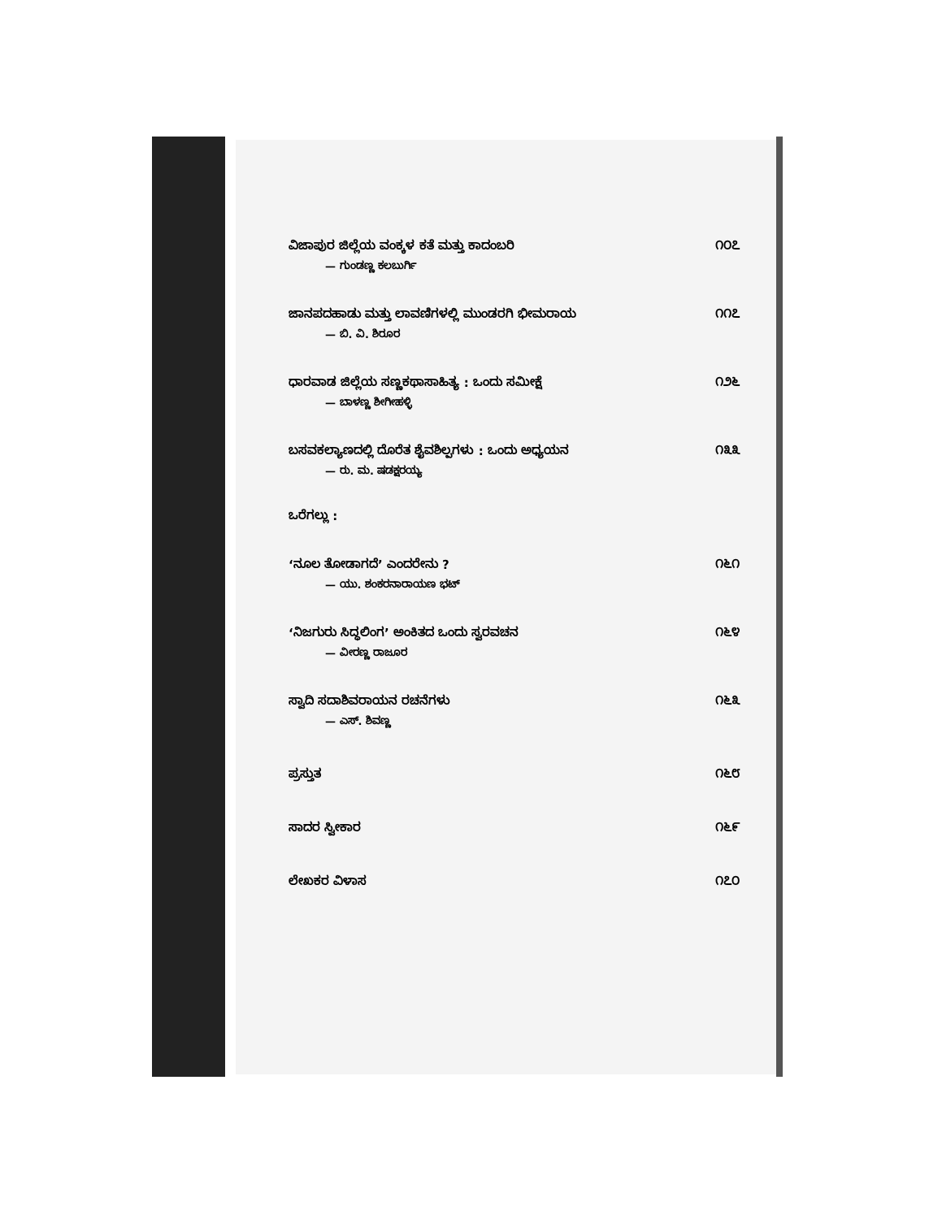ವಿಜಾಪುರ ಜಿಲ್ಲೆಯ ವಂಕ್ಕಳ ಕತೆ ಮತ್ತು ಕಾದಂಬರಿ ೧೦೭
— ಗುಂಡಣ್ಣ ಕಲಬುರ್ಗಿ
ಜಾನಪದಹಾಡು ಮತ್ತು ಲಾವಣಿಗಳಲ್ಲಿ ಮುಂಡರಗಿ ಭೀಮರಾಯ ೧೧೭
— ಬಿ. ವಿ. ಶಿರೂರ
ಧಾರವಾಡ ಜಿಲ್ಲೆಯ ಸಣ್ಣಕಥಾಸಾಹಿತ್ಯ : ಒಂದು ಸಮೀಕ್ಷೆ ೧೨೬
— ಬಾಳಣ್ಣ ಶೀಗೀಹಳ್ಳಿ
ಬಸವಕಲ್ಯಾಣದಲ್ಲಿ ದೊರೆತ ಶೈವಶಿಲ್ಪಗಳು : ಒಂದು ಅಧ್ಯಯನ ೧೩೩
— ರು. ಮ. ಷಡಕ್ಷರಯ್ಯ
ಒರೆಗಲ್ಲು :
‘ನೂಲ ತೋಡಾಗದೆ’ ಎಂದರೇನು ? ೧೬೧
— ಯು. ಶಂಕರನಾರಾಯಣ ಭಟ್
‘ನಿಜಗುರು ಸಿದ್ಧಲಿಂಗ’ ಅಂಕಿತದ ಒಂದು ಸ್ವರವಚನ ೧೬೪
— ವೀರಣ್ಣ ರಾಜೂರ
ಸ್ವಾದಿ ಸದಾಶಿವರಾಯನ ರಚನೆಗಳು ೧೬೩
— ಎಸ್. ಶಿವಣ್ಣ
ಪ್ರಸ್ತುತ ೧೬೮
ಸಾದರ ಸ್ವೀಕಾರ ೧೬೯
ಲೇಖಕರ ವಿಳಾಸ ೧೭೦